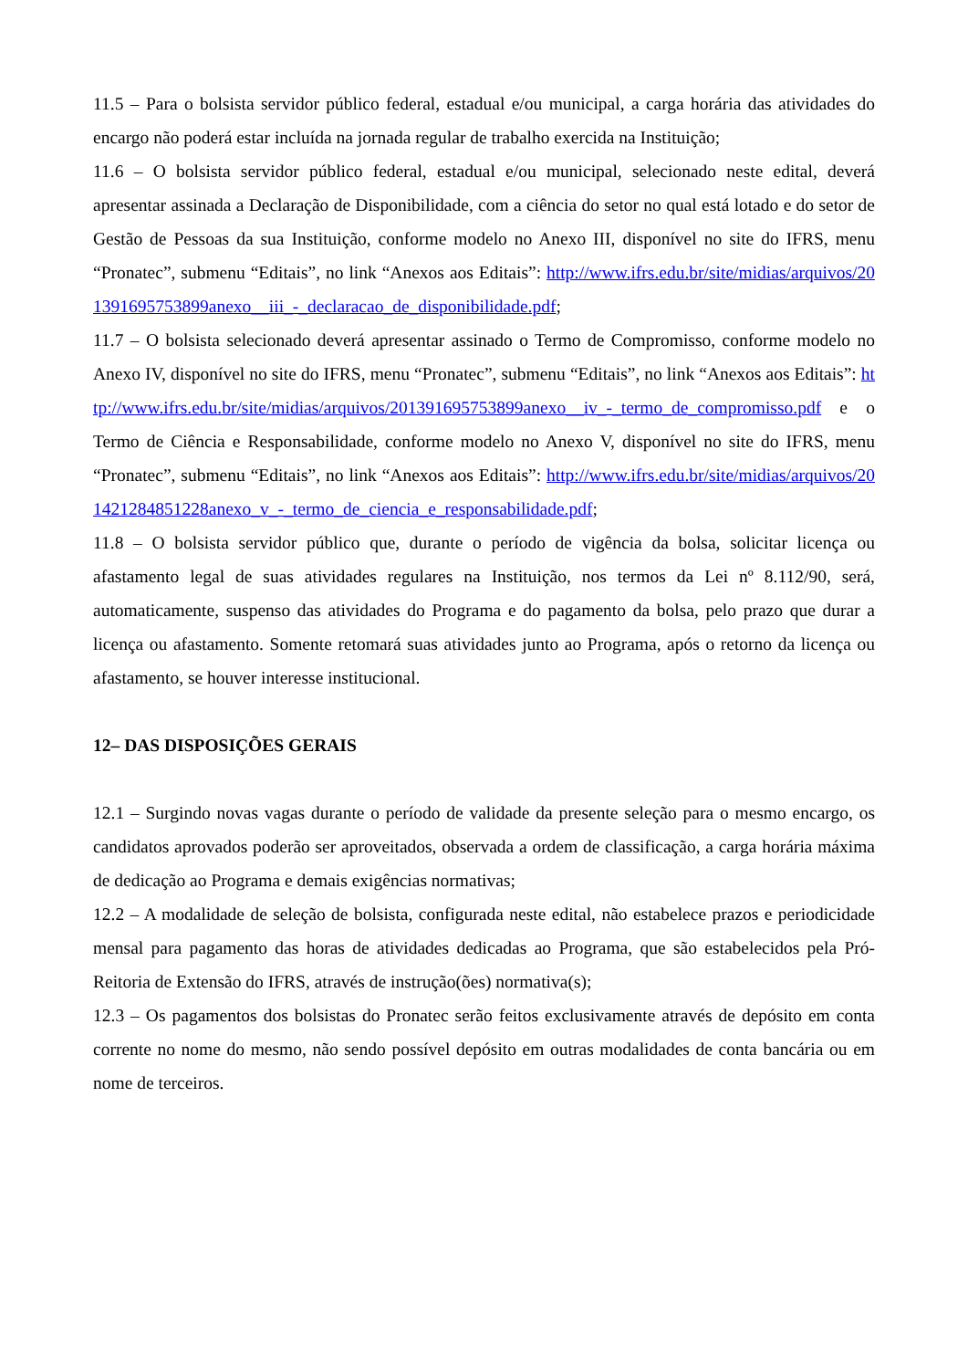11.5 – Para o bolsista servidor público federal, estadual e/ou municipal, a carga horária das atividades do encargo não poderá estar incluída na jornada regular de trabalho exercida na Instituição;
11.6 – O bolsista servidor público federal, estadual e/ou municipal, selecionado neste edital, deverá apresentar assinada a Declaração de Disponibilidade, com a ciência do setor no qual está lotado e do setor de Gestão de Pessoas da sua Instituição, conforme modelo no Anexo III, disponível no site do IFRS, menu “Pronatec”, submenu “Editais”, no link “Anexos aos Editais”: http://www.ifrs.edu.br/site/midias/arquivos/201391695753899anexo__iii_-_declaracao_de_disponibilidade.pdf;
11.7 – O bolsista selecionado deverá apresentar assinado o Termo de Compromisso, conforme modelo no Anexo IV, disponível no site do IFRS, menu “Pronatec”, submenu “Editais”, no link “Anexos aos Editais”: http://www.ifrs.edu.br/site/midias/arquivos/201391695753899anexo__iv_-_termo_de_compromisso.pdf e o Termo de Ciência e Responsabilidade, conforme modelo no Anexo V, disponível no site do IFRS, menu “Pronatec”, submenu “Editais”, no link “Anexos aos Editais”: http://www.ifrs.edu.br/site/midias/arquivos/201421284851228anexo_v_-_termo_de_ciencia_e_responsabilidade.pdf;
11.8 – O bolsista servidor público que, durante o período de vigência da bolsa, solicitar licença ou afastamento legal de suas atividades regulares na Instituição, nos termos da Lei nº 8.112/90, será, automaticamente, suspenso das atividades do Programa e do pagamento da bolsa, pelo prazo que durar a licença ou afastamento. Somente retomará suas atividades junto ao Programa, após o retorno da licença ou afastamento, se houver interesse institucional.
12– DAS DISPOSIÇÕES GERAIS
12.1 – Surgindo novas vagas durante o período de validade da presente seleção para o mesmo encargo, os candidatos aprovados poderão ser aproveitados, observada a ordem de classificação, a carga horária máxima de dedicação ao Programa e demais exigências normativas;
12.2 – A modalidade de seleção de bolsista, configurada neste edital, não estabelece prazos e periodicidade mensal para pagamento das horas de atividades dedicadas ao Programa, que são estabelecidos pela Pró-Reitoria de Extensão do IFRS, através de instrução(ões) normativa(s);
12.3 – Os pagamentos dos bolsistas do Pronatec serão feitos exclusivamente através de depósito em conta corrente no nome do mesmo, não sendo possível depósito em outras modalidades de conta bancária ou em nome de terceiros.